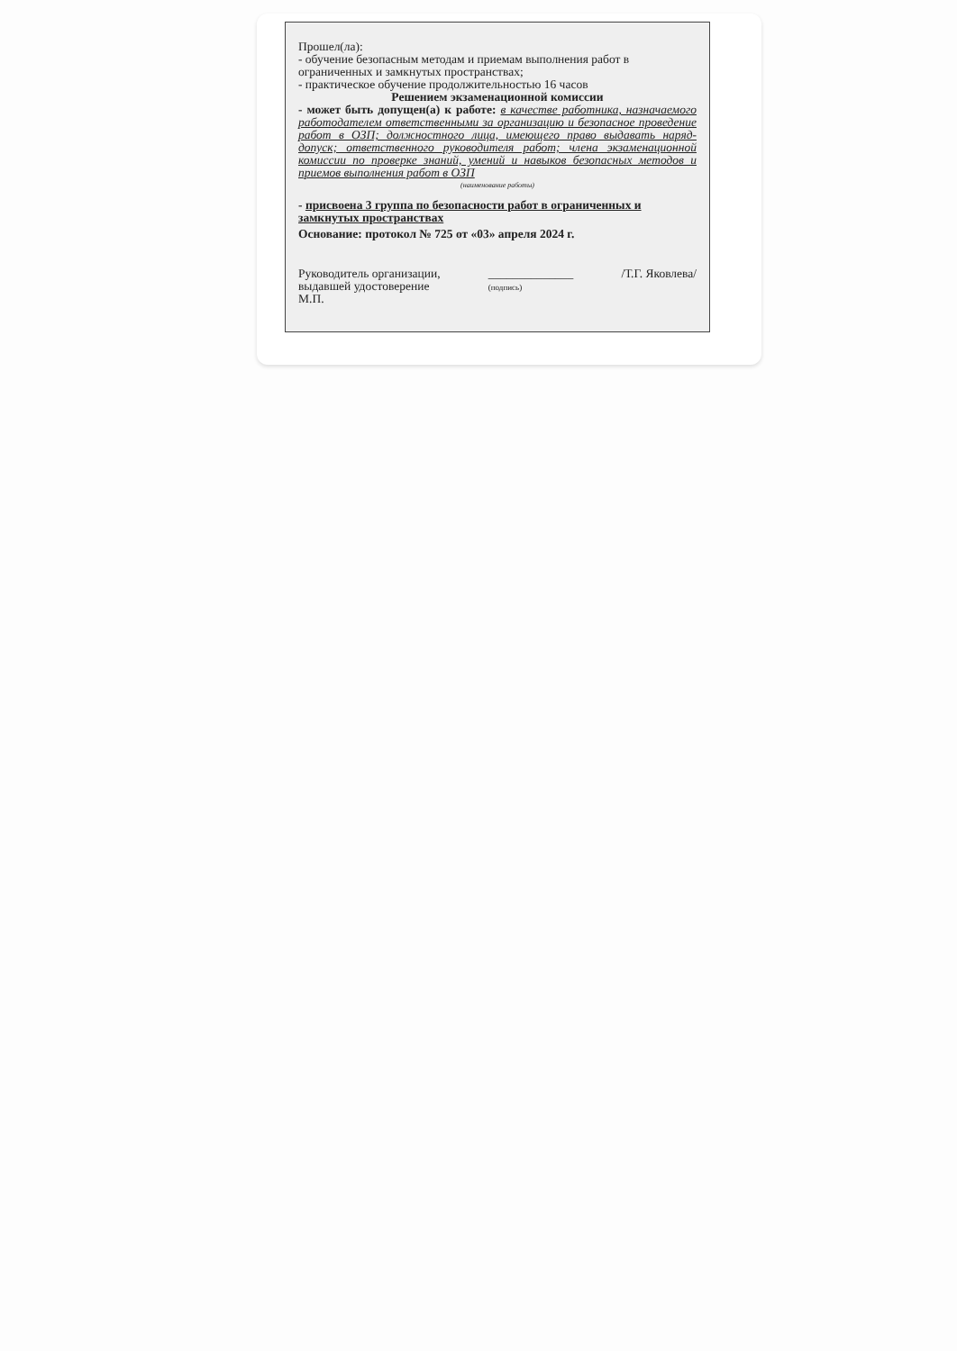Прошел(ла):
- обучение безопасным методам и приемам выполнения работ в ограниченных и замкнутых пространствах;
- практическое обучение продолжительностью 16 часов
Решением экзаменационной комиссии
- может быть допущен(а) к работе: в качестве работника, назначаемого работодателем ответственными за организацию и безопасное проведение работ в ОЗП; должностного лица, имеющего право выдавать наряд-допуск; ответственного руководителя работ; члена экзаменационной комиссии по проверке знаний, умений и навыков безопасных методов и приемов выполнения работ в ОЗП
(наименование работы)
- присвоена 3 группа по безопасности работ в ограниченных и замкнутых пространствах
Основание: протокол № 725 от «03» апреля 2024 г.
Руководитель организации,
выдавшей удостоверение
М.П.
______________
(подпись)
/Т.Г. Яковлева/